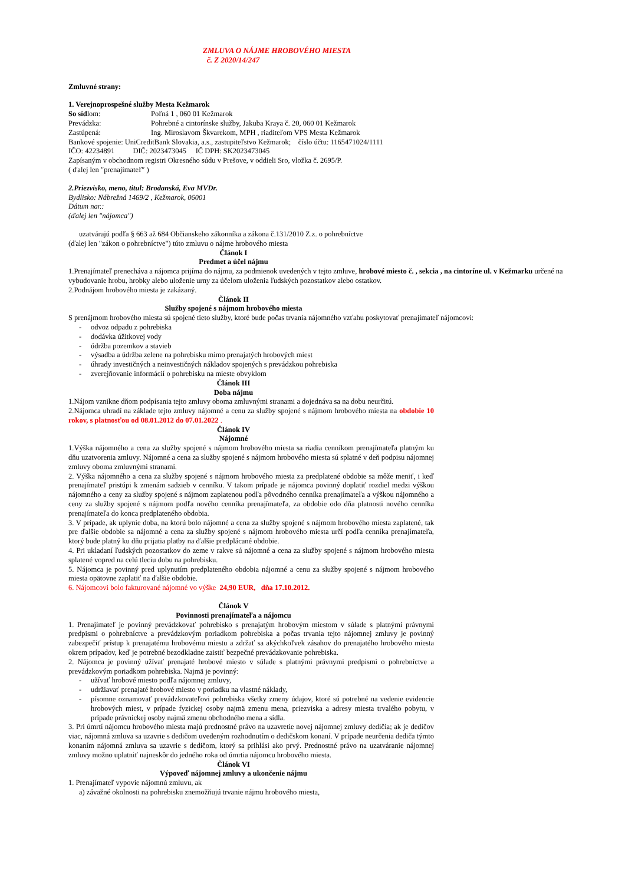ZMLUVA O NÁJME HROBOVÉHO MIESTA
č. Z 2020/14/247
Zmluvné strany:
1. Verejnoprospešné služby Mesta Kežmarok
So sídlom: Poľná 1 , 060 01 Kežmarok
Prevádzka: Pohrebné a cintorínske služby, Jakuba Kraya č. 20, 060 01 Kežmarok
Zastúpená: Ing. Miroslavom Škvarekom, MPH , riaditeľom VPS Mesta Kežmarok
Bankové spojenie: UniCreditBank Slovakia, a.s., zastupiteľstvo Kežmarok; číslo účtu: 1165471024/1111
IČO: 42234891 DIČ: 2023473045 IČ DPH: SK2023473045
Zapísaným v obchodnom registri Okresného súdu v Prešove, v oddieli Sro, vložka č. 2695/P.
( ďalej len ″prenajímateľ″ )
2.Priezvisko, meno, titul: Brodanská, Eva MVDr.
Bydlisko: Nábrežná 1469/2 , Kežmarok, 06001
Dátum nar.:
(ďalej len "nájomca")
uzatvárajú podľa § 663 až 684 Občianskeho zákonníka a zákona č.131/2010 Z.z. o pohrebníctve
(ďalej len "zákon o pohrebníctve") túto zmluvu o nájme hrobového miesta
Článok I
Predmet a účel nájmu
1.Prenajímateľ prenecháva a nájomca prijíma do nájmu, za podmienok uvedených v tejto zmluve, hrobové miesto č. , sekcia , na cintoríne ul. v Kežmarku určené na vybudovanie hrobu, hrobky alebo uloženie urny za účelom uloženia ľudských pozostatkov alebo ostatkov.
2.Podnájom hrobového miesta je zakázaný.
Článok II
Služby spojené s nájmom hrobového miesta
S prenájmom hrobového miesta sú spojené tieto služby, ktoré bude počas trvania nájomného vzťahu poskytovať prenajímateľ nájomcovi:
- odvoz odpadu z pohrebiska
- dodávka úžitkovej vody
- údržba pozemkov a stavieb
- výsadba a údržba zelene na pohrebisku mimo prenajatých hrobových miest
- úhrady investičných a neinvestičných nákladov spojených s prevádzkou pohrebiska
- zverejňovanie informácií o pohrebisku na mieste obvyklom
Článok III
Doba nájmu
1.Nájom vznikne dňom podpísania tejto zmluvy oboma zmluvnými stranami a dojednáva sa na dobu neurčitú.
2.Nájomca uhradí na základe tejto zmluvy nájomné a cenu za služby spojené s nájmom hrobového miesta na obdobie 10 rokov, s platnosťou od 08.01.2012 do 07.01.2022 .
Článok IV
Nájomné
1.Výška nájomného a cena za služby spojené s nájmom hrobového miesta sa riadia cenníkom prenajímateľa platným ku dňu uzatvorenia zmluvy. Nájomné a cena za služby spojené s nájmom hrobového miesta sú splatné v deň podpisu nájomnej zmluvy oboma zmluvnými stranami.
2. Výška nájomného a cena za služby spojené s nájmom hrobového miesta za predplatené obdobie sa môže meniť, i keď prenajímateľ pristúpi k zmenám sadzieb v cenníku. V takom prípade je nájomca povinný doplatiť rozdiel medzi výškou nájomného a ceny za služby spojené s nájmom zaplatenou podľa pôvodného cenníka prenajímateľa a výškou nájomného a ceny za služby spojené s nájmom podľa nového cenníka prenajímateľa, za obdobie odo dňa platnosti nového cenníka prenajímateľa do konca predplateného obdobia.
3. V prípade, ak uplynie doba, na ktorú bolo nájomné a cena za služby spojené s nájmom hrobového miesta zaplatené, tak pre ďalšie obdobie sa nájomné a cena za služby spojené s nájmom hrobového miesta určí podľa cenníka prenajímateľa, ktorý bude platný ku dňu prijatia platby na ďalšie predplácané obdobie.
4. Pri ukladaní ľudských pozostatkov do zeme v rakve sú nájomné a cena za služby spojené s nájmom hrobového miesta splatené vopred na celú tleciu dobu na pohrebisku.
5. Nájomca je povinný pred uplynutím predplateného obdobia nájomné a cenu za služby spojené s nájmom hrobového miesta opätovne zaplatiť na ďalšie obdobie.
6. Nájomcovi bolo fakturované nájomné vo výške 24,90 EUR, dňa 17.10.2012.
Článok V
Povinnosti prenajímateľa a nájomcu
1. Prenajímateľ je povinný prevádzkovať pohrebisko s prenajatým hrobovým miestom v súlade s platnými právnymi predpismi o pohrebníctve a prevádzkovým poriadkom pohrebiska a počas trvania tejto nájomnej zmluvy je povinný zabezpečiť prístup k prenajatému hrobovému miestu a zdržať sa akýchkoľvek zásahov do prenajatého hrobového miesta okrem prípadov, keď je potrebné bezodkladne zaistiť bezpečné prevádzkovanie pohrebiska.
2. Nájomca je povinný užívať prenajaté hrobové miesto v súlade s platnými právnymi predpismi o pohrebníctve a prevádzkovým poriadkom pohrebiska. Najmä je povinný:
- užívať hrobové miesto podľa nájomnej zmluvy,
- udržiavať prenajaté hrobové miesto v poriadku na vlastné náklady,
- písomne oznamovať prevádzkovateľovi pohrebiska všetky zmeny údajov, ktoré sú potrebné na vedenie evidencie hrobových miest, v prípade fyzickej osoby najmä zmenu mena, priezviska a adresy miesta trvalého pobytu, v prípade právnickej osoby najmä zmenu obchodného mena a sídla.
3. Pri úmrtí nájomcu hrobového miesta majú prednostné právo na uzavretie novej nájomnej zmluvy dedičia; ak je dedičov viac, nájomná zmluva sa uzavrie s dedičom uvedeným rozhodnutím o dedičskom konaní. V prípade neurčenia dediča týmto konaním nájomná zmluva sa uzavrie s dedičom, ktorý sa prihlási ako prvý. Prednostné právo na uzatváranie nájomnej zmluvy možno uplatniť najneskôr do jedného roka od úmrtia nájomcu hrobového miesta.
Článok VI
Výpoveď nájomnej zmluvy a ukončenie nájmu
1. Prenajímateľ vypovie nájomnú zmluvu, ak
a) závažné okolnosti na pohrebisku znemožňujú trvanie nájmu hrobového miesta,